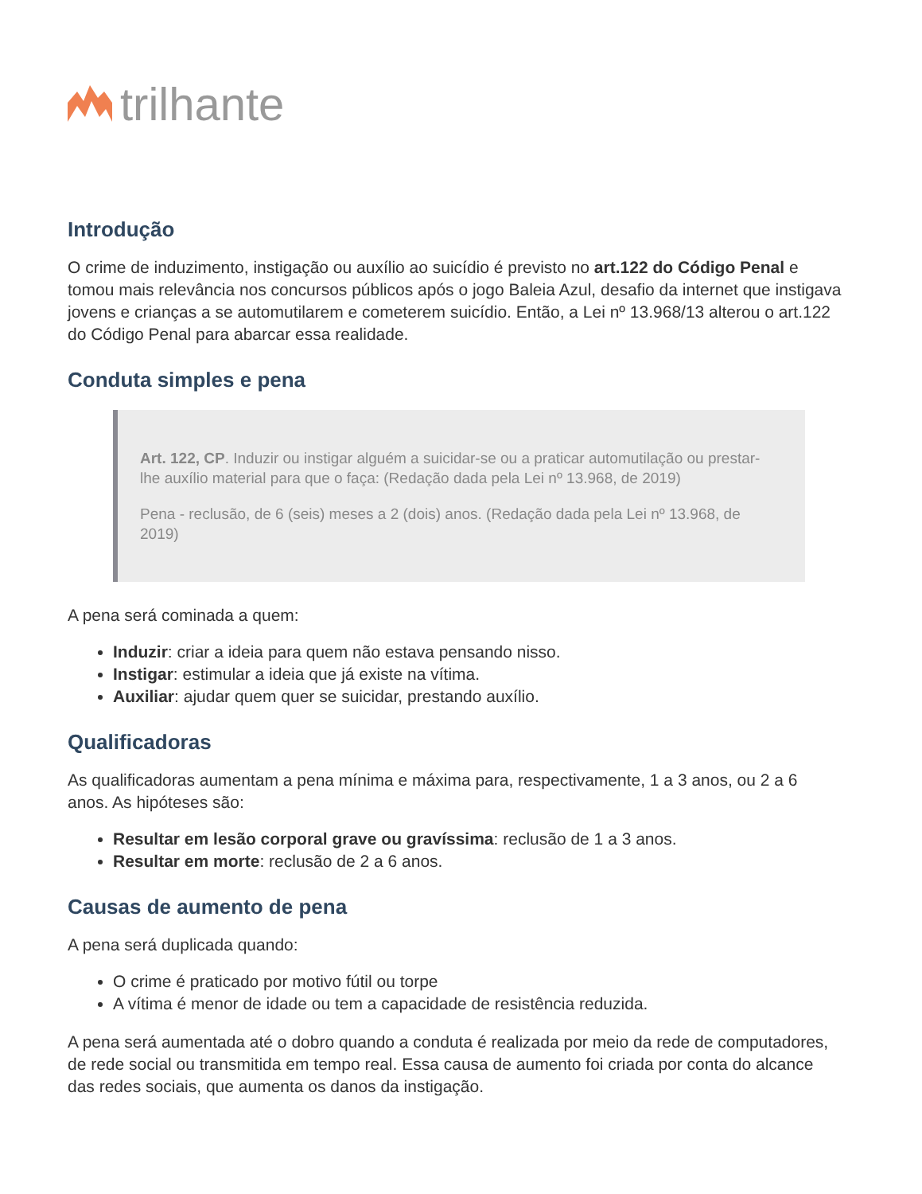trilhante
Introdução
O crime de induzimento, instigação ou auxílio ao suicídio é previsto no art.122 do Código Penal e tomou mais relevância nos concursos públicos após o jogo Baleia Azul, desafio da internet que instigava jovens e crianças a se automutilarem e cometerem suicídio. Então, a Lei nº 13.968/13 alterou o art.122 do Código Penal para abarcar essa realidade.
Conduta simples e pena
Art. 122, CP. Induzir ou instigar alguém a suicidar-se ou a praticar automutilação ou prestar-lhe auxílio material para que o faça: (Redação dada pela Lei nº 13.968, de 2019)
Pena - reclusão, de 6 (seis) meses a 2 (dois) anos. (Redação dada pela Lei nº 13.968, de 2019)
A pena será cominada a quem:
Induzir: criar a ideia para quem não estava pensando nisso.
Instigar: estimular a ideia que já existe na vítima.
Auxiliar: ajudar quem quer se suicidar, prestando auxílio.
Qualificadoras
As qualificadoras aumentam a pena mínima e máxima para, respectivamente, 1 a 3 anos, ou 2 a 6 anos. As hipóteses são:
Resultar em lesão corporal grave ou gravíssima: reclusão de 1 a 3 anos.
Resultar em morte: reclusão de 2 a 6 anos.
Causas de aumento de pena
A pena será duplicada quando:
O crime é praticado por motivo fútil ou torpe
A vítima é menor de idade ou tem a capacidade de resistência reduzida.
A pena será aumentada até o dobro quando a conduta é realizada por meio da rede de computadores, de rede social ou transmitida em tempo real. Essa causa de aumento foi criada por conta do alcance das redes sociais, que aumenta os danos da instigação.